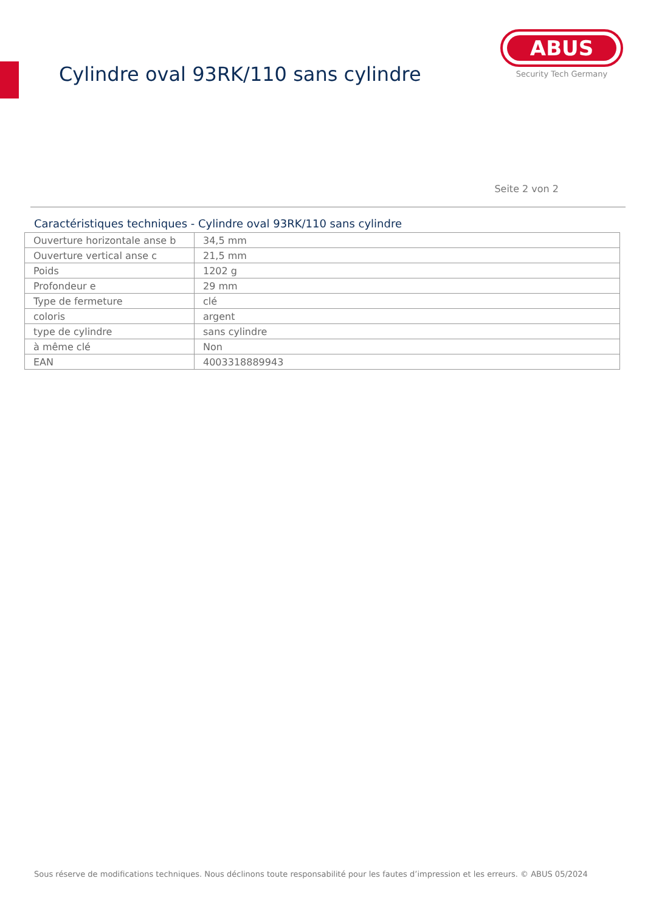Cylindre oval 93RK/110 sans cylindre
ABUS
Security Tech Germany
Seite 2 von 2
Caractéristiques techniques - Cylindre oval 93RK/110 sans cylindre
| Ouverture horizontale anse b | 34,5 mm |
| Ouverture vertical anse c | 21,5 mm |
| Poids | 1202 g |
| Profondeur e | 29 mm |
| Type de fermeture | clé |
| coloris | argent |
| type de cylindre | sans cylindre |
| à même clé | Non |
| EAN | 4003318889943 |
Sous réserve de modifications techniques. Nous déclinons toute responsabilité pour les fautes d’impression et les erreurs. © ABUS 05/2024